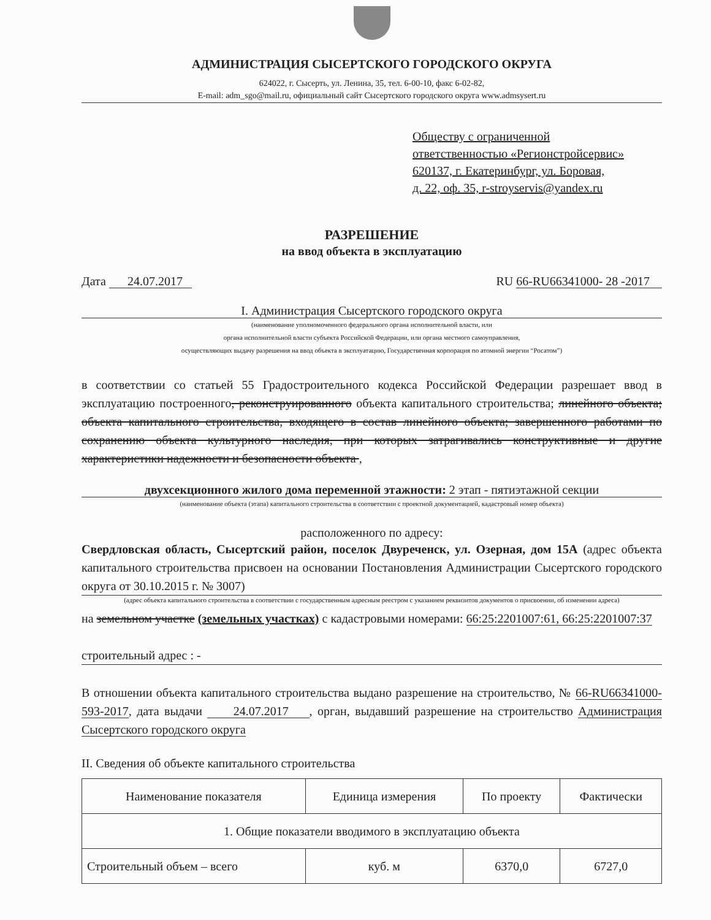АДМИНИСТРАЦИЯ СЫСЕРТСКОГО ГОРОДСКОГО ОКРУГА
624022, г. Сысерть, ул. Ленина, 35, тел. 6-00-10, факс 6-02-82,
E-mail: adm_sgo@mail.ru, официальный сайт Сысертского городского округа www.admsysert.ru
Обществу с ограниченной
ответственностью «Регионстройсервис»
620137, г. Екатеринбург, ул. Боровая,
д. 22, оф. 35, r-stroyservis@yandex.ru
РАЗРЕШЕНИЕ
на ввод объекта в эксплуатацию
Дата 24.07.2017 RU 66-RU66341000- 28 -2017
I. Администрация Сысертского городского округа
(наименование уполномоченного федерального органа исполнительной власти, или
органа исполнительной власти субъекта Российской Федерации, или органа местного самоуправления,
осуществляющих выдачу разрешения на ввод объекта в эксплуатацию, Государственная корпорация по атомной энергии “Росатом”)
в соответствии со статьей 55 Градостроительного кодекса Российской Федерации разрешает ввод в эксплуатацию построенного, реконструированного объекта капитального строительства; линейного объекта; объекта капитального строительства, входящего в состав линейного объекта; завершенного работами по сохранению объекта культурного наследия, при которых затрагивались конструктивные и другие характеристики надежности и безопасности объекта ,
двухсекционного жилого дома переменной этажности: 2 этап - пятиэтажной секции
(наименование объекта (этапа) капитального строительства в соответствии с проектной документацией, кадастровый номер объекта)
расположенного по адресу:
Свердловская область, Сысертский район, поселок Двуреченск, ул. Озерная, дом 15А (адрес объекта капитального строительства присвоен на основании Постановления Администрации Сысертского городского округа от 30.10.2015 г. № 3007)
(адрес объекта капитального строительства в соответствии с государственным адресным реестром с указанием реквизитов документов о присвоении, об изменении адреса)
на земельном участке (земельных участках) с кадастровыми номерами: 66:25:2201007:61, 66:25:2201007:37
строительный адрес : -
В отношении объекта капитального строительства выдано разрешение на строительство, № 66-RU66341000-593-2017, дата выдачи 24.07.2017 , орган, выдавший разрешение на строительство Администрация Сысертского городского округа
II. Сведения об объекте капитального строительства
| Наименование показателя | Единица измерения | По проекту | Фактически |
| 1. Общие показатели вводимого в эксплуатацию объекта | | | |
| Строительный объем – всего | куб. м | 6370,0 | 6727,0 |